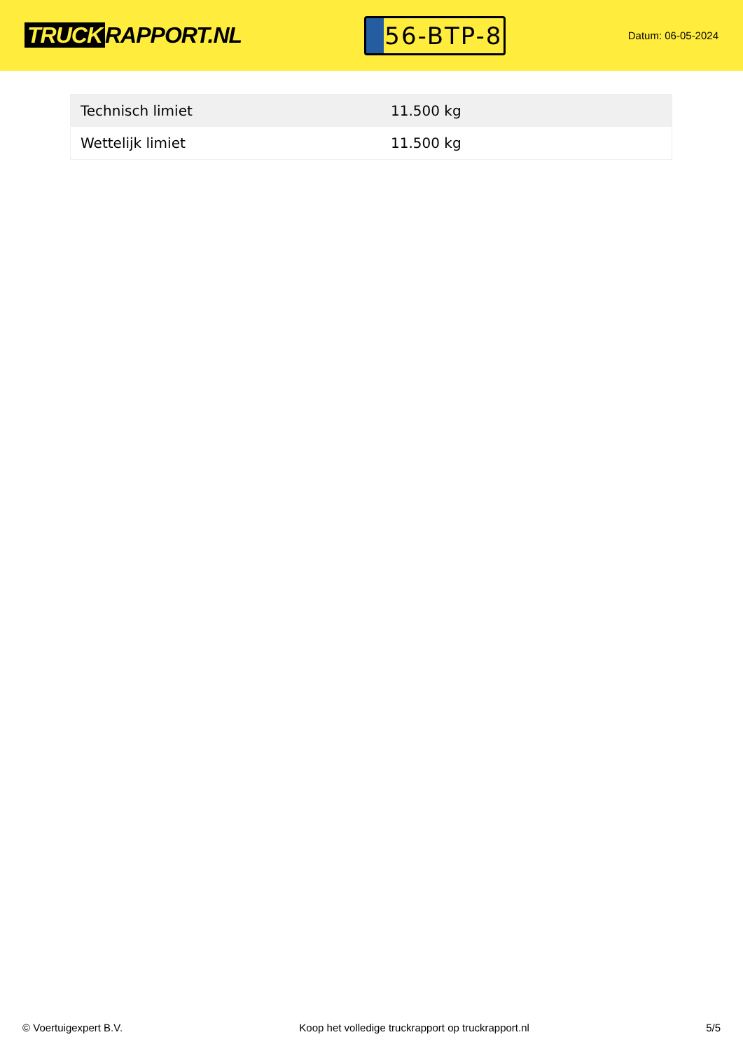TRUCK RAPPORT.NL
56-BTP-8
Datum: 06-05-2024
| Technisch limiet | 11.500 kg |
| Wettelijk limiet | 11.500 kg |
© Voertuigexpert B.V. Koop het volledige truckrapport op truckrapport.nl 5/5